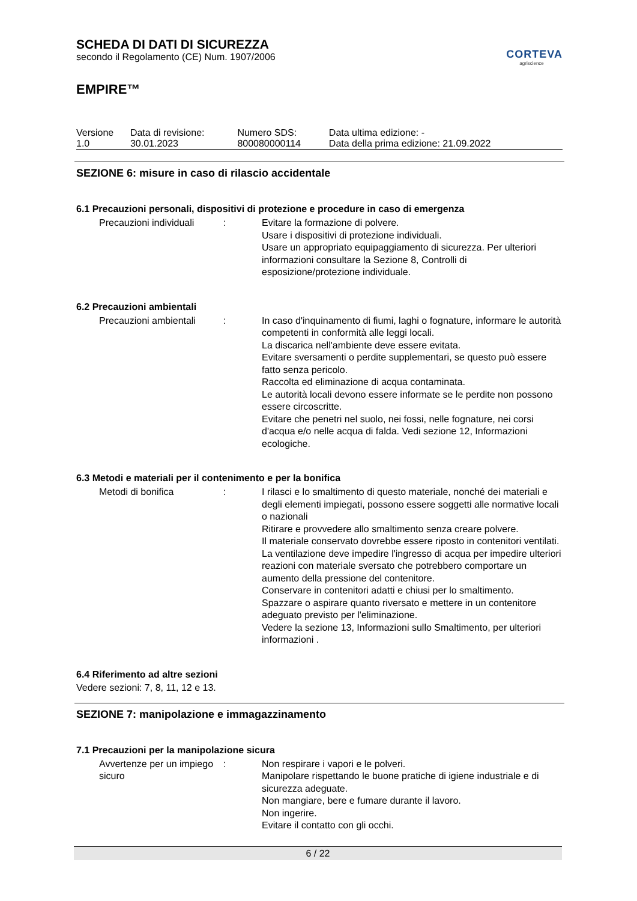CORTEVA
agriscience
SCHEDA DI DATI DI SICUREZZA
secondo il Regolamento (CE) Num. 1907/2006
EMPIRE™
| Versione 1.0 | Data di revisione: 30.01.2023 | Numero SDS: 800080000114 | Data ultima edizione: - Data della prima edizione: 21.09.2022 |
SEZIONE 6: misure in caso di rilascio accidentale
6.1 Precauzioni personali, dispositivi di protezione e procedure in caso di emergenza
Precauzioni individuali : Evitare la formazione di polvere.
Usare i dispositivi di protezione individuali.
Usare un appropriato equipaggiamento di sicurezza. Per ulteriori informazioni consultare la Sezione 8, Controlli di esposizione/protezione individuale.
6.2 Precauzioni ambientali
Precauzioni ambientali : In caso d'inquinamento di fiumi, laghi o fognature, informare le autorità competenti in conformità alle leggi locali.
La discarica nell'ambiente deve essere evitata.
Evitare sversamenti o perdite supplementari, se questo può essere fatto senza pericolo.
Raccolta ed eliminazione di acqua contaminata.
Le autorità locali devono essere informate se le perdite non possono essere circoscritte.
Evitare che penetri nel suolo, nei fossi, nelle fognature, nei corsi d'acqua e/o nelle acqua di falda. Vedi sezione 12, Informazioni ecologiche.
6.3 Metodi e materiali per il contenimento e per la bonifica
Metodi di bonifica : I rilasci e lo smaltimento di questo materiale, nonché dei materiali e degli elementi impiegati, possono essere soggetti alle normative locali o nazionali
Ritirare e provvedere allo smaltimento senza creare polvere.
Il materiale conservato dovrebbe essere riposto in contenitori ventilati. La ventilazione deve impedire l'ingresso di acqua per impedire ulteriori reazioni con materiale sversato che potrebbero comportare un aumento della pressione del contenitore.
Conservare in contenitori adatti e chiusi per lo smaltimento.
Spazzare o aspirare quanto riversato e mettere in un contenitore adeguato previsto per l'eliminazione.
Vedere la sezione 13, Informazioni sullo Smaltimento, per ulteriori informazioni .
6.4 Riferimento ad altre sezioni
Vedere sezioni: 7, 8, 11, 12 e 13.
SEZIONE 7: manipolazione e immagazzinamento
7.1 Precauzioni per la manipolazione sicura
Avvertenze per un impiego sicuro
: Non respirare i vapori e le polveri.
Manipolare rispettando le buone pratiche di igiene industriale e di sicurezza adeguate.
Non mangiare, bere e fumare durante il lavoro.
Non ingerire.
Evitare il contatto con gli occhi.
6 / 22